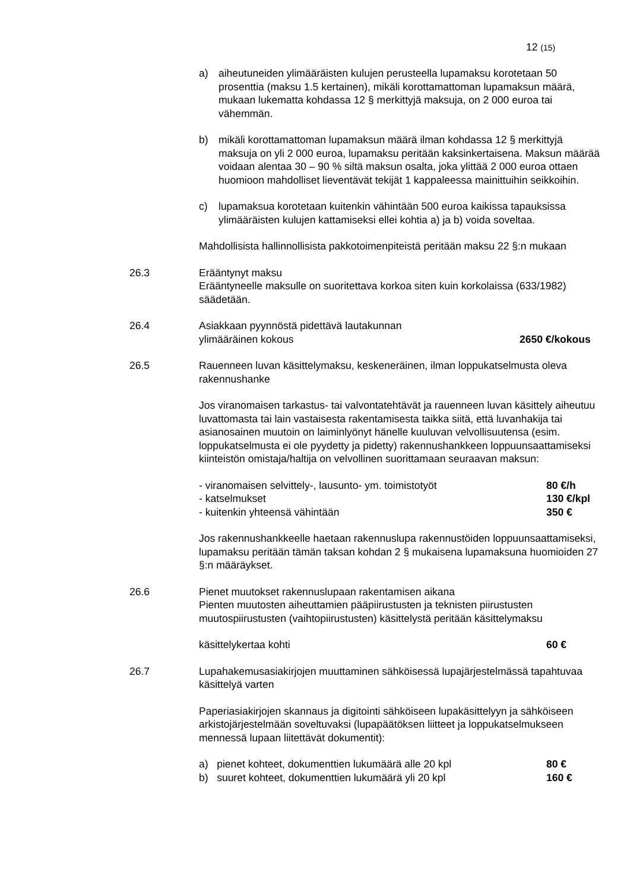12 (15)
a) aiheutuneiden ylimääräisten kulujen perusteella lupamaksu korotetaan 50 prosenttia (maksu 1.5 kertainen), mikäli korottamattoman lupamaksun määrä, mukaan lukematta kohdassa 12 § merkittyjä maksuja, on 2 000 euroa tai vähemmän.
b) mikäli korottamattoman lupamaksun määrä ilman kohdassa 12 § merkittyjä maksuja on yli 2 000 euroa, lupamaksu peritään kaksinkertaisena. Maksun määrää voidaan alentaa 30 – 90 % siltä maksun osalta, joka ylittää 2 000 euroa ottaen huomioon mahdolliset lieventävät tekijät 1 kappaleessa mainittuihin seikkoihin.
c) lupamaksua korotetaan kuitenkin vähintään 500 euroa kaikissa tapauksissa ylimääräisten kulujen kattamiseksi ellei kohtia a) ja b) voida soveltaa.
Mahdollisista hallinnollisista pakkotoimenpiteistä peritään maksu 22 §:n mukaan
26.3 Erääntynyt maksu
Erääntyneelle maksulle on suoritettava korkoa siten kuin korkolaissa (633/1982) säädetään.
26.4 Asiakkaan pyynnöstä pidettävä lautakunnan
ylimääräinen kokous 2650 €/kokous
26.5 Rauenneen luvan käsittelymaksu, keskeneräinen, ilman loppukatselmusta oleva rakennushanke
Jos viranomaisen tarkastus- tai valvontatehtävät ja rauenneen luvan käsittely aiheutuu luvattomasta tai lain vastaisesta rakentamisesta taikka siitä, että luvanhakija tai asianosainen muutoin on laiminlyönyt hänelle kuuluvan velvollisuutensa (esim. loppukatselmusta ei ole pyydetty ja pidetty) rakennushankkeen loppuunsaattamiseksi kiinteistön omistaja/haltija on velvollinen suorittamaan seuraavan maksun:
- viranomaisen selvittely-, lausunto- ym. toimistotyöt
80 €/h
- katselmukset 130 €/kpl
- kuitenkin yhteensä vähintään 350 €
Jos rakennushankkeelle haetaan rakennuslupa rakennustöiden loppuunsaattamiseksi, lupamaksu peritään tämän taksan kohdan 2 § mukaisena lupamaksuna huomioiden 27 §:n määräykset.
26.6 Pienet muutokset rakennuslupaan rakentamisen aikana
Pienten muutosten aiheuttamien pääpiirustusten ja teknisten piirustusten muutospiirustusten (vaihtopiirustusten) käsittelystä peritään käsittelymaksu
käsittelykertaa kohti 60 €
26.7 Lupahakemusasiakirjojen muuttaminen sähköisessä lupajärjestelmässä tapahtuvaa käsittelyä varten
Paperiasiakirjojen skannaus ja digitointi sähköiseen lupakäsittelyyn ja sähköiseen arkistojärjestelmään soveltuvaksi (lupapäätöksen liitteet ja loppukatselmukseen mennessä lupaan liitettävät dokumentit):
a) pienet kohteet, dokumenttien lukumäärä alle 20 kpl
80 €
b) suuret kohteet, dokumenttien lukumäärä yli 20 kpl
160 €